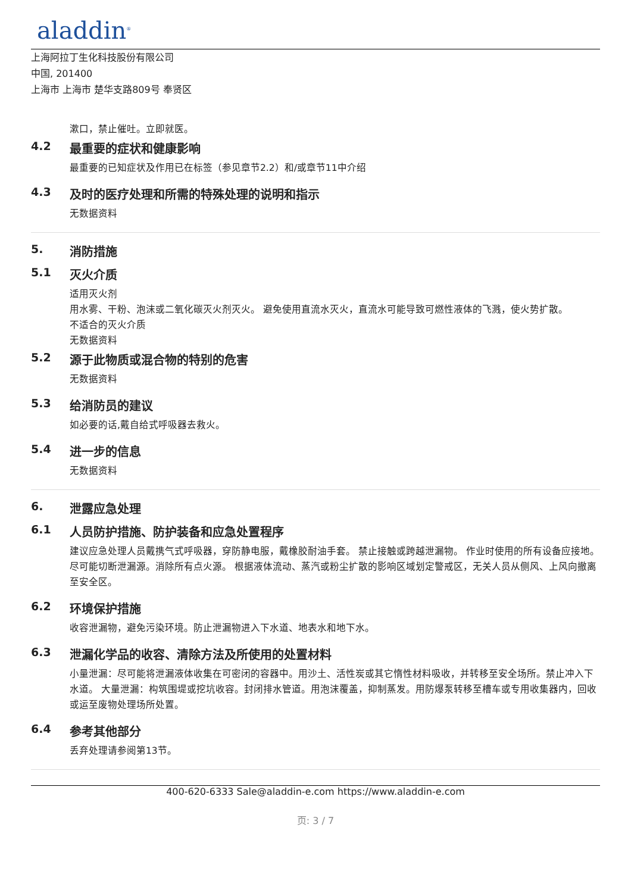aladdin<sup>®</sup>
上海阿拉丁生化科技股份有限公司
中国, 201400
上海市 上海市 楚华支路809号 奉贤区
漱口，禁止催吐。立即就医。
4.2 最重要的症状和健康影响
最重要的已知症状及作用已在标签（参见章节2.2）和/或章节11中介绍
4.3 及时的医疗处理和所需的特殊处理的说明和指示
无数据资料
5. 消防措施
5.1 灭火介质
适用灭火剂
用水雾、干粉、泡沫或二氧化碳灭火剂灭火。 避免使用直流水灭火，直流水可能导致可燃性液体的飞溅，使火势扩散。
不适合的灭火介质
无数据资料
5.2 源于此物质或混合物的特别的危害
无数据资料
5.3 给消防员的建议
如必要的话,戴自给式呼吸器去救火。
5.4 进一步的信息
无数据资料
6. 泄露应急处理
6.1 人员防护措施、防护装备和应急处置程序
建议应急处理人员戴携气式呼吸器，穿防静电服，戴橡胶耐油手套。 禁止接触或跨越泄漏物。 作业时使用的所有设备应接地。 尽可能切断泄漏源。消除所有点火源。 根据液体流动、蒸汽或粉尘扩散的影响区域划定警戒区，无关人员从侧风、上风向撤离至安全区。
6.2 环境保护措施
收容泄漏物，避免污染环境。防止泄漏物进入下水道、地表水和地下水。
6.3 泄漏化学品的收容、清除方法及所使用的处置材料
小量泄漏：尽可能将泄漏液体收集在可密闭的容器中。用沙土、活性炭或其它惰性材料吸收，并转移至安全场所。禁止冲入下水道。 大量泄漏：构筑围堤或挖坑收容。封闭排水管道。用泡沫覆盖，抑制蒸发。用防爆泵转移至槽车或专用收集器内，回收或运至废物处理场所处置。
6.4 参考其他部分
丢弃处理请参阅第13节。
400-620-6333 Sale@aladdin-e.com https://www.aladdin-e.com
页: 3 / 7